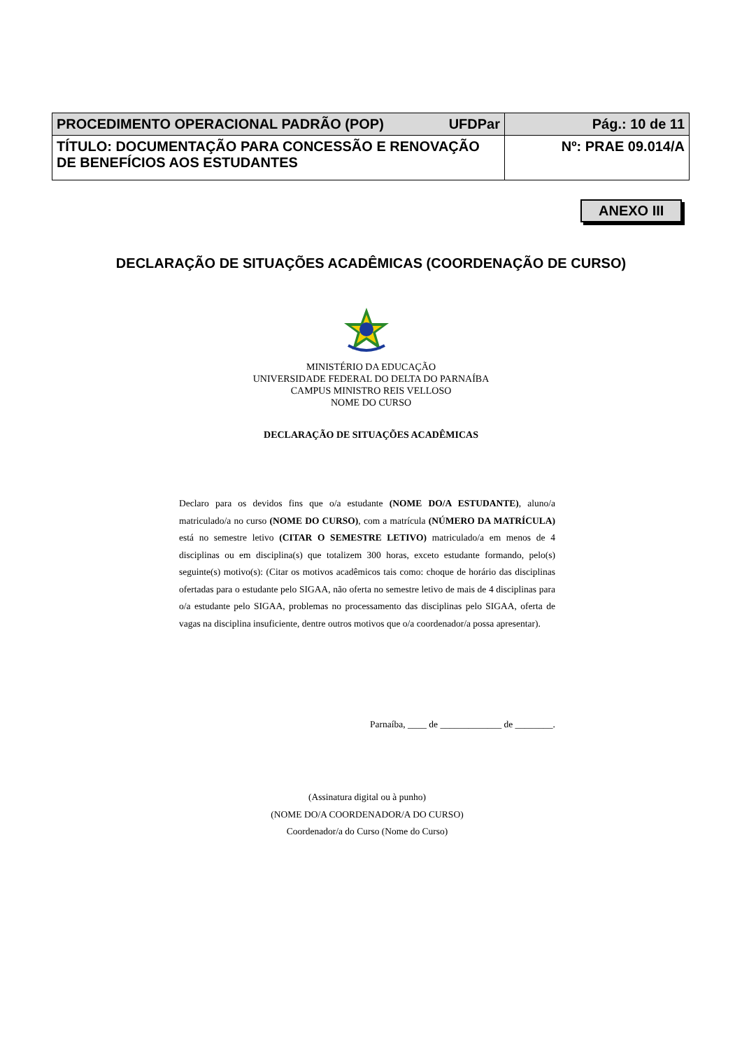| PROCEDIMENTO OPERACIONAL PADRÃO (POP) UFDPar | Pág.: 10 de 11 |
| TÍTULO: DOCUMENTAÇÃO PARA CONCESSÃO E RENOVAÇÃO DE BENEFÍCIOS AOS ESTUDANTES | Nº: PRAE 09.014/A |
ANEXO III
DECLARAÇÃO DE SITUAÇÕES ACADÊMICAS (COORDENAÇÃO DE CURSO)
MINISTÉRIO DA EDUCAÇÃO
UNIVERSIDADE FEDERAL DO DELTA DO PARNAÍBA
CAMPUS MINISTRO REIS VELLOSO
NOME DO CURSO
DECLARAÇÃO DE SITUAÇÕES ACADÊMICAS
Declaro para os devidos fins que o/a estudante (NOME DO/A ESTUDANTE), aluno/a matriculado/a no curso (NOME DO CURSO), com a matrícula (NÚMERO DA MATRÍCULA) está no semestre letivo (CITAR O SEMESTRE LETIVO) matriculado/a em menos de 4 disciplinas ou em disciplina(s) que totalizem 300 horas, exceto estudante formando, pelo(s) seguinte(s) motivo(s): (Citar os motivos acadêmicos tais como: choque de horário das disciplinas ofertadas para o estudante pelo SIGAA, não oferta no semestre letivo de mais de 4 disciplinas para o/a estudante pelo SIGAA, problemas no processamento das disciplinas pelo SIGAA, oferta de vagas na disciplina insuficiente, dentre outros motivos que o/a coordenador/a possa apresentar).
Parnaíba, ____ de _____________ de ________.
(Assinatura digital ou à punho)
(NOME DO/A COORDENADOR/A DO CURSO)
Coordenador/a do Curso (Nome do Curso)